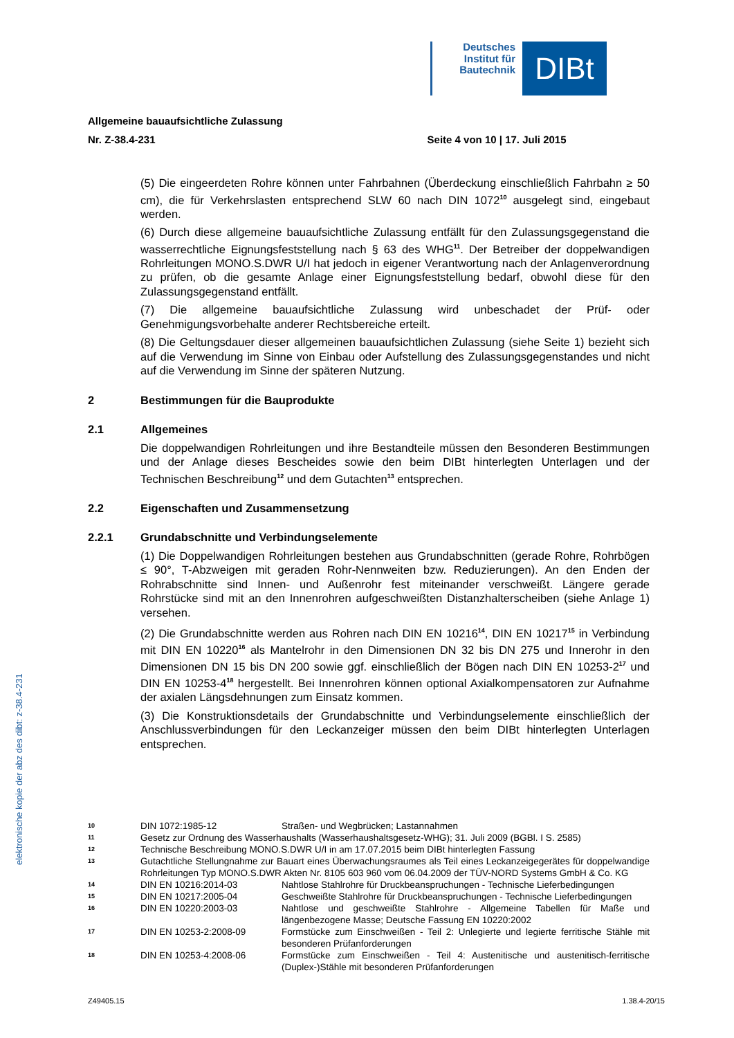Deutsches Institut für Bautechnik
DIBt
Allgemeine bauaufsichtliche Zulassung
Nr. Z-38.4-231 Seite 4 von 10 | 17. Juli 2015
(5) Die eingeerdeten Rohre können unter Fahrbahnen (Überdeckung einschließlich Fahrbahn ≥ 50 cm), die für Verkehrslasten entsprechend SLW 60 nach DIN 1072<sup>10</sup> ausgelegt sind, eingebaut werden.
(6) Durch diese allgemeine bauaufsichtliche Zulassung entfällt für den Zulassungsgegenstand die wasserrechtliche Eignungsfeststellung nach § 63 des WHG<sup>11</sup>. Der Betreiber der doppelwandigen Rohrleitungen MONO.S.DWR U/I hat jedoch in eigener Verantwortung nach der Anlagenverordnung zu prüfen, ob die gesamte Anlage einer Eignungsfeststellung bedarf, obwohl diese für den Zulassungsgegenstand entfällt.
(7) Die allgemeine bauaufsichtliche Zulassung wird unbeschadet der Prüf- oder Genehmigungsvorbehalte anderer Rechtsbereiche erteilt.
(8) Die Geltungsdauer dieser allgemeinen bauaufsichtlichen Zulassung (siehe Seite 1) bezieht sich auf die Verwendung im Sinne von Einbau oder Aufstellung des Zulassungsgegenstandes und nicht auf die Verwendung im Sinne der späteren Nutzung.
2 Bestimmungen für die Bauprodukte
2.1 Allgemeines
Die doppelwandigen Rohrleitungen und ihre Bestandteile müssen den Besonderen Bestimmungen und der Anlage dieses Bescheides sowie den beim DIBt hinterlegten Unterlagen und der Technischen Beschreibung<sup>12</sup> und dem Gutachten<sup>13</sup> entsprechen.
2.2 Eigenschaften und Zusammensetzung
2.2.1 Grundabschnitte und Verbindungselemente
(1) Die Doppelwandigen Rohrleitungen bestehen aus Grundabschnitten (gerade Rohre, Rohrbögen ≤ 90°, T-Abzweigen mit geraden Rohr-Nennweiten bzw. Reduzierungen). An den Enden der Rohrabschnitte sind Innen- und Außenrohr fest miteinander verschweißt. Längere gerade Rohrstücke sind mit an den Innenrohren aufgeschweißten Distanzhalterscheiben (siehe Anlage 1) versehen.
(2) Die Grundabschnitte werden aus Rohren nach DIN EN 10216<sup>14</sup>, DIN EN 10217<sup>15</sup> in Verbindung mit DIN EN 10220<sup>16</sup> als Mantelrohr in den Dimensionen DN 32 bis DN 275 und Innerohr in den Dimensionen DN 15 bis DN 200 sowie ggf. einschließlich der Bögen nach DIN EN 10253-2<sup>17</sup> und DIN EN 10253-4<sup>18</sup> hergestellt. Bei Innenrohren können optional Axialkompensatoren zur Aufnahme der axialen Längsdehnungen zum Einsatz kommen.
(3) Die Konstruktionsdetails der Grundabschnitte und Verbindungselemente einschließlich der Anschlussverbindungen für den Leckanzeiger müssen den beim DIBt hinterlegten Unterlagen entsprechen.
10 DIN 1072:1985-12 Straßen- und Wegbrücken; Lastannahmen
11 Gesetz zur Ordnung des Wasserhaushalts (Wasserhaushaltsgesetz-WHG); 31. Juli 2009 (BGBl. I S. 2585)
12 Technische Beschreibung MONO.S.DWR U/I in am 17.07.2015 beim DIBt hinterlegten Fassung
13 Gutachtliche Stellungnahme zur Bauart eines Überwachungsraumes als Teil eines Leckanzeigegerätes für doppelwandige Rohrleitungen Typ MONO.S.DWR Akten Nr. 8105 603 960 vom 06.04.2009 der TÜV-NORD Systems GmbH & Co. KG
14 DIN EN 10216:2014-03 Nahtlose Stahlrohre für Druckbeanspruchungen - Technische Lieferbedingungen
15 DIN EN 10217:2005-04 Geschweißte Stahlrohre für Druckbeanspruchungen - Technische Lieferbedingungen
16 DIN EN 10220:2003-03 Nahtlose und geschweißte Stahlrohre - Allgemeine Tabellen für Maße und längenbezogene Masse; Deutsche Fassung EN 10220:2002
17 DIN EN 10253-2:2008-09 Formstücke zum Einschweißen - Teil 2: Unlegierte und legierte ferritische Stähle mit besonderen Prüfanforderungen
18 DIN EN 10253-4:2008-06 Formstücke zum Einschweißen - Teil 4: Austenitische und austenitisch-ferritische (Duplex-)Stähle mit besonderen Prüfanforderungen
elektronische kopie der abz des dibt: z-38.4-231
Z49405.15 1.38.4-20/15